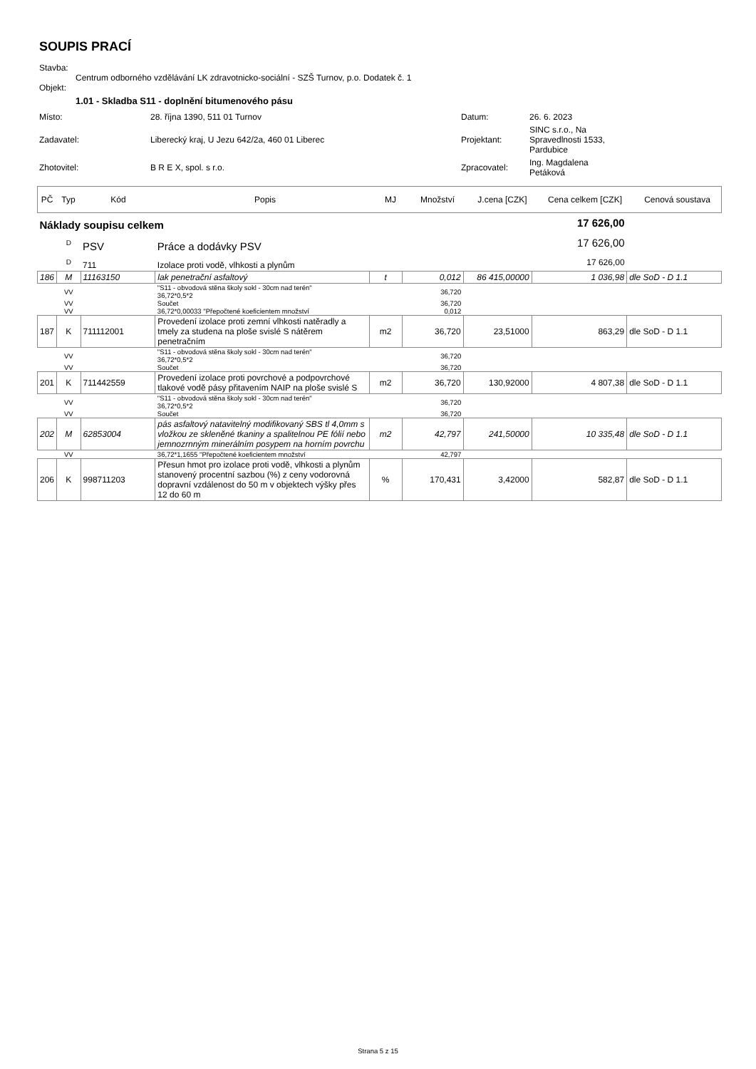SOUPIS PRACÍ
Stavba:
Centrum odborného vzdělávání LK zdravotnicko-sociální - SZŠ Turnov, p.o. Dodatek č. 1
Objekt:
1.01 - Skladba S11 - doplnění bitumenového pásu
| Místo: | 28. října 1390, 511 01 Turnov | Datum: | 26. 6. 2023 |
| Zadavatel: | Liberecký kraj, U Jezu 642/2a, 460 01 Liberec | Projektant: | SINC s.r.o., Na Spravedlnosti 1533, Pardubice |
| Zhotovitel: | B R E X, spol. s r.o. | Zpracovatel: | Ing. Magdalena Petáková |
| PČ | Typ | Kód | Popis | MJ | Množství | J.cena [CZK] | Cena celkem [CZK] | Cenová soustava |
| --- | --- | --- | --- | --- | --- | --- | --- | --- |
| Náklady soupisu celkem | | | | | | | 17 626,00 | |
| | D | PSV | Práce a dodávky PSV | | | | 17 626,00 | |
| | D | 711 | Izolace proti vodě, vlhkosti a plynům | | | | 17 626,00 | |
| 186 | M | 11163150 | lak penetrační asfaltový | t | 0,012 | 86 415,00000 | 1 036,98 | dle SoD - D 1.1 |
| | VV | | "S11 - obvodová stěna školy sokl - 30cm nad terén" 36,72*0,5*2 | | 36,720 | | | |
| | VV | | Součet | | 36,720 | | | |
| | VV | | 36,72*0,00033 "Přepočtené koeficientem množství | | 0,012 | | | |
| 187 | K | 711112001 | Provedení izolace proti zemní vlhkosti natěradly a tmely za studena na ploše svislé S nátěrem penetračním | m2 | 36,720 | 23,51000 | 863,29 | dle SoD - D 1.1 |
| | VV | | "S11 - obvodová stěna školy sokl - 30cm nad terén" 36,72*0,5*2 | | 36,720 | | | |
| | VV | | Součet | | 36,720 | | | |
| 201 | K | 711442559 | Provedení izolace proti povrchové a podpovrchové tlakové vodě pásy přitavením NAIP na ploše svislé S | m2 | 36,720 | 130,92000 | 4 807,38 | dle SoD - D 1.1 |
| | VV | | "S11 - obvodová stěna školy sokl - 30cm nad terén" 36,72*0,5*2 | | 36,720 | | | |
| | VV | | Součet | | 36,720 | | | |
| 202 | M | 62853004 | pás asfaltový natavitelný modifikovaný SBS tl 4,0mm s vložkou ze skleněné tkaniny a spalitelnou PE fólií nebo jemnozrnným minerálním posypem na horním povrchu | m2 | 42,797 | 241,50000 | 10 335,48 | dle SoD - D 1.1 |
| | VV | | 36,72*1,1655 "Přepočtené koeficientem množství | | 42,797 | | | |
| 206 | K | 998711203 | Přesun hmot pro izolace proti vodě, vlhkosti a plynům stanovený procentní sazbou (%) z ceny vodorovná dopravní vzdálenost do 50 m v objektech výšky přes 12 do 60 m | % | 170,431 | 3,42000 | 582,87 | dle SoD - D 1.1 |
Strana 5 z 15